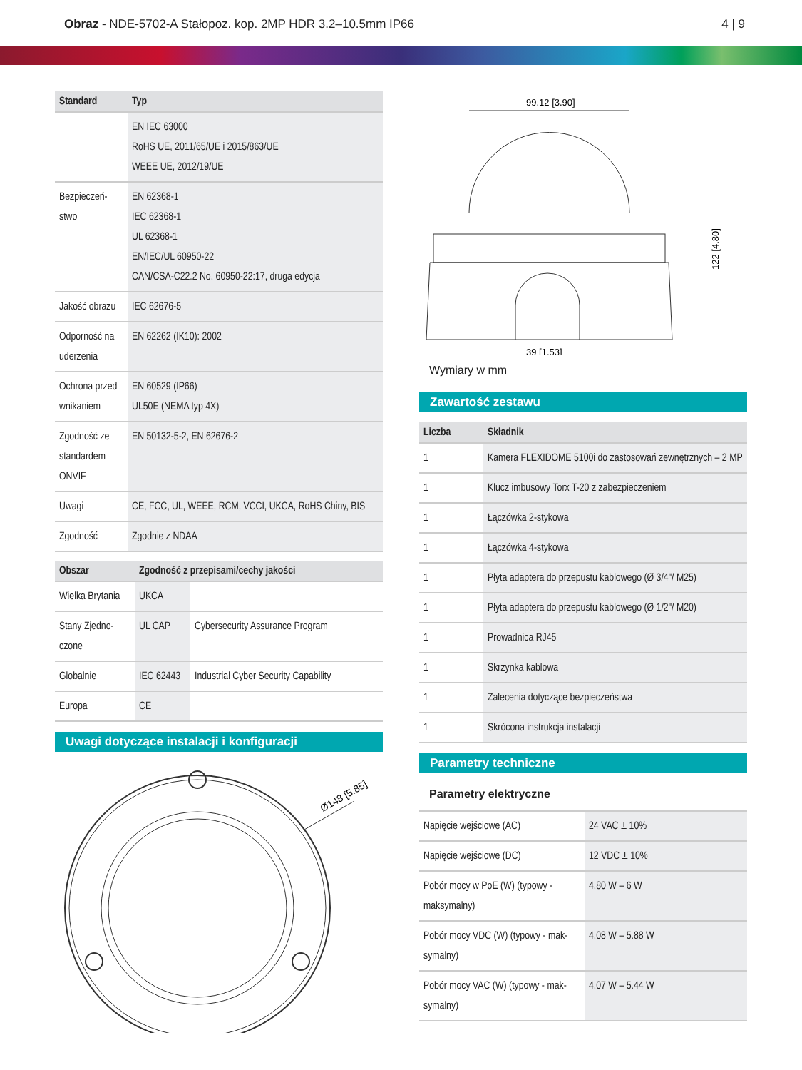Obraz - NDE-5702-A Stałopoz. kop. 2MP HDR 3.2–10.5mm IP66
4 | 9
| Standard | Typ |
| --- | --- |
| | EN IEC 63000 RoHS UE, 2011/65/UE i 2015/863/UE WEEE UE, 2012/19/UE |
| Bezpieczeń- stwo | EN 62368-1 IEC 62368-1 UL 62368-1 EN/IEC/UL 60950-22 CAN/CSA-C22.2 No. 60950-22:17, druga edycja |
| Jakość obrazu | IEC 62676-5 |
| Odporność na uderzenia | EN 62262 (IK10): 2002 |
| Ochrona przed wnikaniem | EN 60529 (IP66) UL50E (NEMA typ 4X) |
| Zgodność ze standardem ONVIF | EN 50132-5-2, EN 62676-2 |
| Uwagi | CE, FCC, UL, WEEE, RCM, VCCI, UKCA, RoHS Chiny, BIS |
| Zgodność | Zgodnie z NDAA |
| Obszar | Zgodność z przepisami/cechy jakości | |
| --- | --- | --- |
| Wielka Brytania | UKCA | |
| Stany Zjedno- czone | UL CAP | Cybersecurity Assurance Program |
| Globalnie | IEC 62443 | Industrial Cyber Security Capability |
| Europa | CE | |
Uwagi dotyczące instalacji i konfiguracji
Ø148 [5.85]
99.12 [3.90]
39 [1.53]
122 [4.80]
Wymiary w mm
Zawartość zestawu
| Liczba | Składnik |
| --- | --- |
| 1 | Kamera FLEXIDOME 5100i do zastosowań zewnętrznych – 2 MP |
| 1 | Klucz imbusowy Torx T-20 z zabezpieczeniem |
| 1 | Łączówka 2-stykowa |
| 1 | Łączówka 4-stykowa |
| 1 | Płyta adaptera do przepustu kablowego (Ø 3/4"/ M25) |
| 1 | Płyta adaptera do przepustu kablowego (Ø 1/2"/ M20) |
| 1 | Prowadnica RJ45 |
| 1 | Skrzynka kablowa |
| 1 | Zalecenia dotyczące bezpieczeństwa |
| 1 | Skrócona instrukcja instalacji |
Parametry techniczne
Parametry elektryczne
| Napięcie wejściowe (AC) | 24 VAC ± 10% |
| Napięcie wejściowe (DC) | 12 VDC ± 10% |
| Pobór mocy w PoE (W) (typowy - maksymalny) | 4.80 W – 6 W |
| Pobór mocy VDC (W) (typowy - mak-symalny) | 4.08 W – 5.88 W |
| Pobór mocy VAC (W) (typowy - mak-symalny) | 4.07 W – 5.44 W |